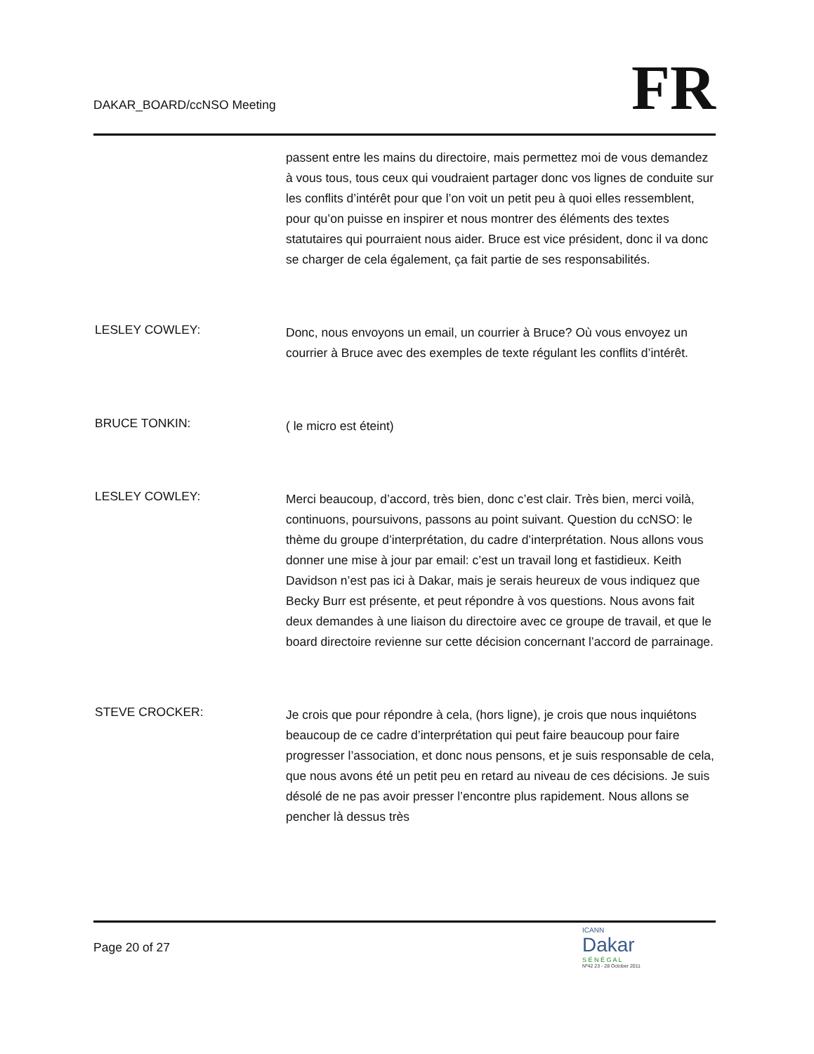DAKAR_BOARD/ccNSO Meeting
FR
passent entre les mains du directoire, mais permettez moi de vous demandez à vous tous, tous ceux qui voudraient partager donc vos lignes de conduite sur les conflits d’intérêt pour que l’on voit un petit peu à quoi elles ressemblent, pour qu’on puisse en inspirer et nous montrer des éléments des textes statutaires qui pourraient nous aider. Bruce est vice président, donc il va donc se charger de cela également, ça fait partie de ses responsabilités.
LESLEY COWLEY:
Donc, nous envoyons un email, un courrier à Bruce? Où vous envoyez un courrier à Bruce avec des exemples de texte régulant les conflits d’intérêt.
BRUCE TONKIN:
( le micro est éteint)
LESLEY COWLEY:
Merci beaucoup, d’accord, très bien, donc c’est clair. Très bien, merci voilà, continuons, poursuivons, passons au point suivant. Question du ccNSO: le thème du groupe d’interprétation, du cadre d’interprétation. Nous allons vous donner une mise à jour par email: c’est un travail long et fastidieux. Keith Davidson n’est pas ici à Dakar, mais je serais heureux de vous indiquez que Becky Burr est présente, et peut répondre à vos questions. Nous avons fait deux demandes à une liaison du directoire avec ce groupe de travail, et que le board directoire revienne sur cette décision concernant l’accord de parrainage.
STEVE CROCKER:
Je crois que pour répondre à cela, (hors ligne), je crois que nous inquiétons beaucoup de ce cadre d’interprétation qui peut faire beaucoup pour faire progresser l’association, et donc nous pensons, et je suis responsable de cela, que nous avons été un petit peu en retard au niveau de ces décisions. Je suis désolé de ne pas avoir presser l’encontre plus rapidement. Nous allons se pencher là dessus très
Page 20 of 27
ICANN
Dakar
S É N É G A L
Nº42 23 - 28 October 2011